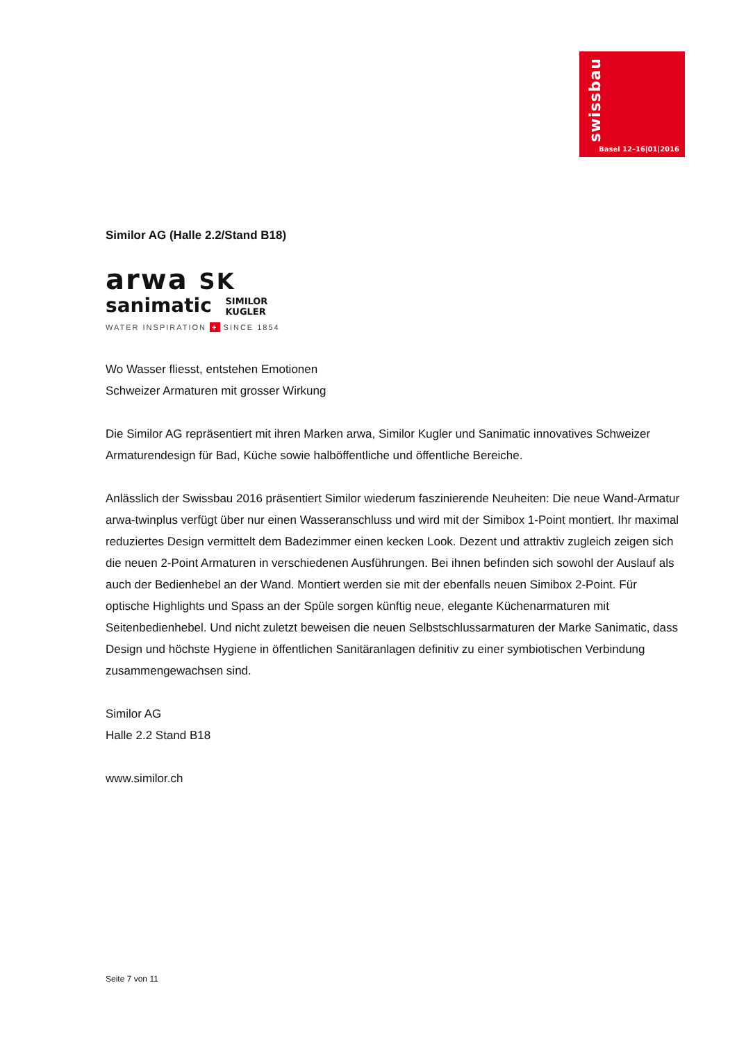swissbau
Basel 12–16|01|2016
Similor AG (Halle 2.2/Stand B18)
arwa SK
sanimatic SIMILOR
KUGLER
WATER INSPIRATION + SINCE 1854
Wo Wasser fliesst, entstehen Emotionen
Schweizer Armaturen mit grosser Wirkung
Die Similor AG repräsentiert mit ihren Marken arwa, Similor Kugler und Sanimatic innovatives Schweizer Armaturendesign für Bad, Küche sowie halböffentliche und öffentliche Bereiche.
Anlässlich der Swissbau 2016 präsentiert Similor wiederum faszinierende Neuheiten: Die neue Wand-Armatur arwa-twinplus verfügt über nur einen Wasseranschluss und wird mit der Simibox 1-Point montiert. Ihr maximal reduziertes Design vermittelt dem Badezimmer einen kecken Look. Dezent und attraktiv zugleich zeigen sich die neuen 2-Point Armaturen in verschiedenen Ausführungen. Bei ihnen befinden sich sowohl der Auslauf als auch der Bedienhebel an der Wand. Montiert werden sie mit der ebenfalls neuen Simibox 2-Point. Für optische Highlights und Spass an der Spüle sorgen künftig neue, elegante Küchenarmaturen mit Seitenbedienhebel. Und nicht zuletzt beweisen die neuen Selbstschlussarmaturen der Marke Sanimatic, dass Design und höchste Hygiene in öffentlichen Sanitäranlagen definitiv zu einer symbiotischen Verbindung zusammengewachsen sind.
Similor AG
Halle 2.2 Stand B18
www.similor.ch
Seite 7 von 11